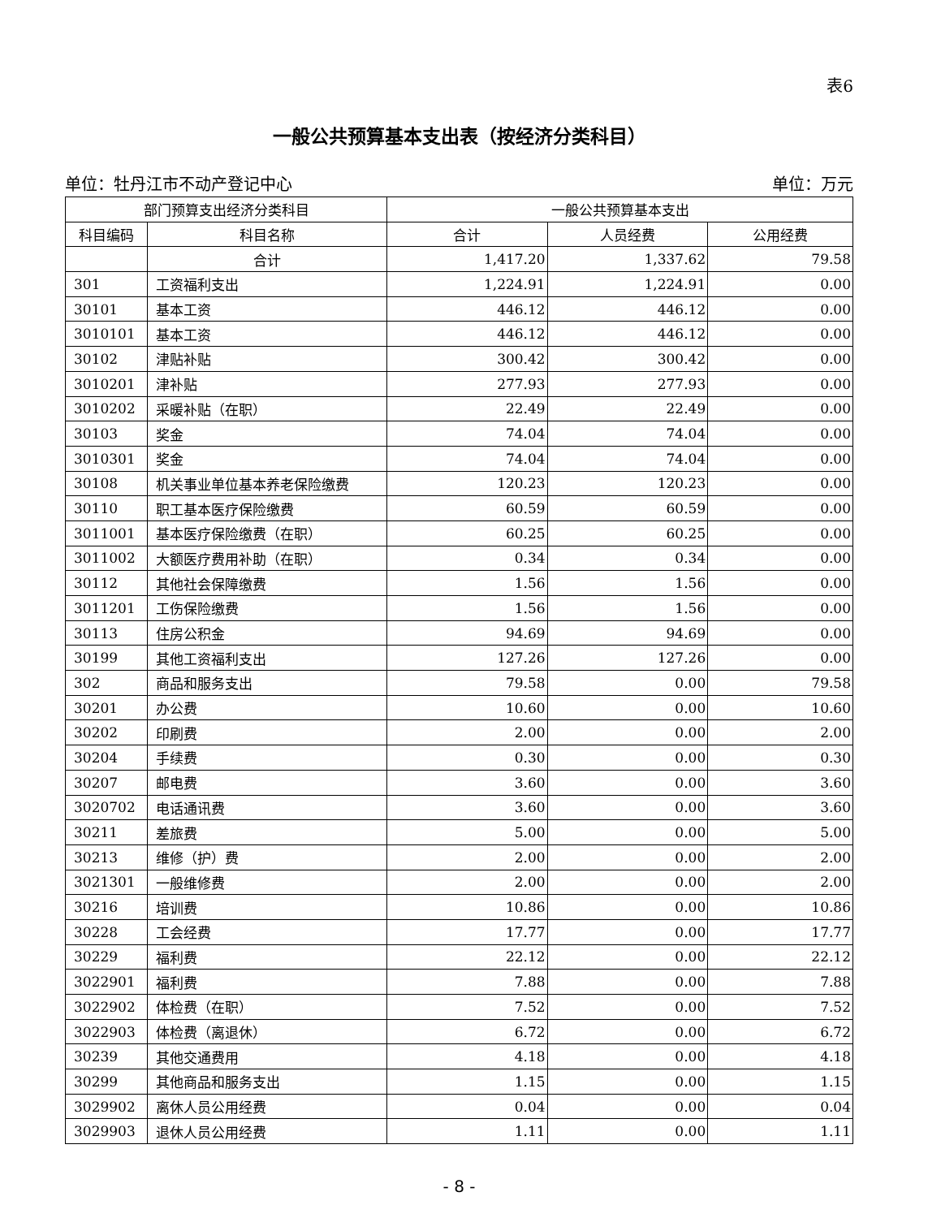表6
一般公共预算基本支出表（按经济分类科目）
单位：牡丹江市不动产登记中心 单位：万元
| 部门预算支出经济分类科目 | | 一般公共预算基本支出 | | |
| --- | --- | --- | --- | --- |
| 科目编码 | 科目名称 | 合计 | 人员经费 | 公用经费 |
| | 合计 | 1,417.20 | 1,337.62 | 79.58 |
| 301 | 工资福利支出 | 1,224.91 | 1,224.91 | 0.00 |
| 30101 | 基本工资 | 446.12 | 446.12 | 0.00 |
| 3010101 | 基本工资 | 446.12 | 446.12 | 0.00 |
| 30102 | 津贴补贴 | 300.42 | 300.42 | 0.00 |
| 3010201 | 津补贴 | 277.93 | 277.93 | 0.00 |
| 3010202 | 采暖补贴（在职） | 22.49 | 22.49 | 0.00 |
| 30103 | 奖金 | 74.04 | 74.04 | 0.00 |
| 3010301 | 奖金 | 74.04 | 74.04 | 0.00 |
| 30108 | 机关事业单位基本养老保险缴费 | 120.23 | 120.23 | 0.00 |
| 30110 | 职工基本医疗保险缴费 | 60.59 | 60.59 | 0.00 |
| 3011001 | 基本医疗保险缴费（在职） | 60.25 | 60.25 | 0.00 |
| 3011002 | 大额医疗费用补助（在职） | 0.34 | 0.34 | 0.00 |
| 30112 | 其他社会保障缴费 | 1.56 | 1.56 | 0.00 |
| 3011201 | 工伤保险缴费 | 1.56 | 1.56 | 0.00 |
| 30113 | 住房公积金 | 94.69 | 94.69 | 0.00 |
| 30199 | 其他工资福利支出 | 127.26 | 127.26 | 0.00 |
| 302 | 商品和服务支出 | 79.58 | 0.00 | 79.58 |
| 30201 | 办公费 | 10.60 | 0.00 | 10.60 |
| 30202 | 印刷费 | 2.00 | 0.00 | 2.00 |
| 30204 | 手续费 | 0.30 | 0.00 | 0.30 |
| 30207 | 邮电费 | 3.60 | 0.00 | 3.60 |
| 3020702 | 电话通讯费 | 3.60 | 0.00 | 3.60 |
| 30211 | 差旅费 | 5.00 | 0.00 | 5.00 |
| 30213 | 维修（护）费 | 2.00 | 0.00 | 2.00 |
| 3021301 | 一般维修费 | 2.00 | 0.00 | 2.00 |
| 30216 | 培训费 | 10.86 | 0.00 | 10.86 |
| 30228 | 工会经费 | 17.77 | 0.00 | 17.77 |
| 30229 | 福利费 | 22.12 | 0.00 | 22.12 |
| 3022901 | 福利费 | 7.88 | 0.00 | 7.88 |
| 3022902 | 体检费（在职） | 7.52 | 0.00 | 7.52 |
| 3022903 | 体检费（离退休） | 6.72 | 0.00 | 6.72 |
| 30239 | 其他交通费用 | 4.18 | 0.00 | 4.18 |
| 30299 | 其他商品和服务支出 | 1.15 | 0.00 | 1.15 |
| 3029902 | 离休人员公用经费 | 0.04 | 0.00 | 0.04 |
| 3029903 | 退休人员公用经费 | 1.11 | 0.00 | 1.11 |
- 8 -